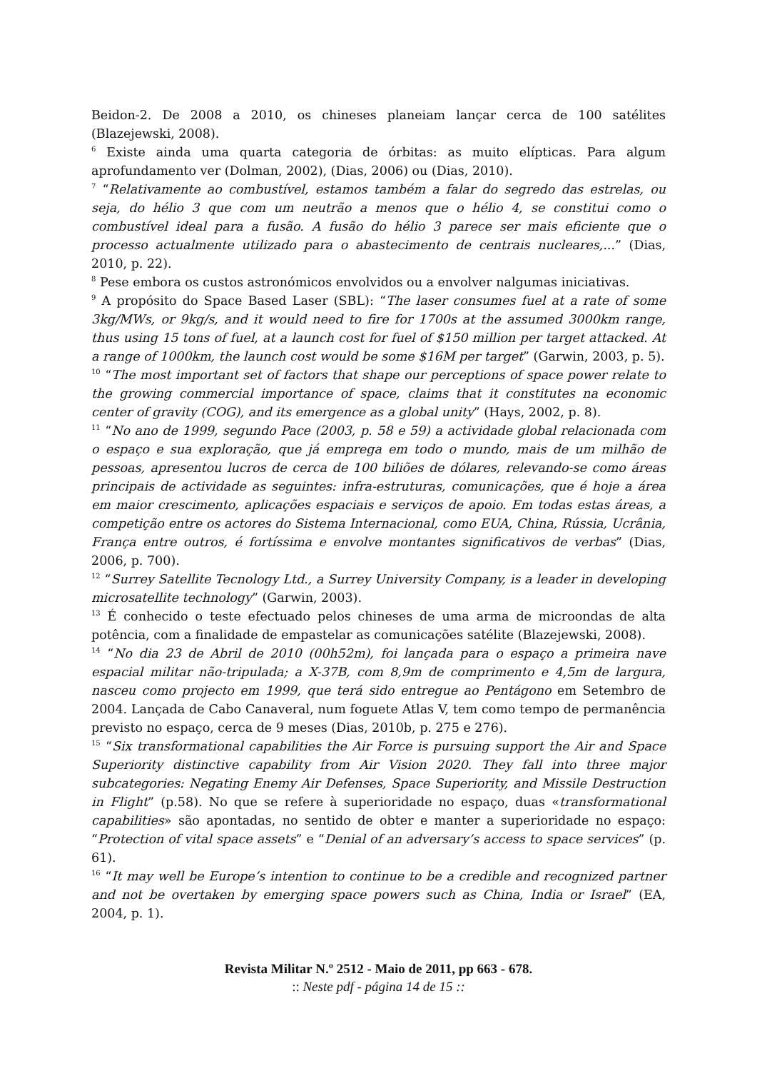Beidon-2. De 2008 a 2010, os chineses planeiam lançar cerca de 100 satélites (Blazejewski, 2008).
<sup>6</sup> Existe ainda uma quarta categoria de órbitas: as muito elípticas. Para algum aprofundamento ver (Dolman, 2002), (Dias, 2006) ou (Dias, 2010).
<sup>7</sup> “Relativamente ao combustível, estamos também a falar do segredo das estrelas, ou seja, do hélio 3 que com um neutrão a menos que o hélio 4, se constitui como o combustível ideal para a fusão. A fusão do hélio 3 parece ser mais eficiente que o processo actualmente utilizado para o abastecimento de centrais nucleares,...” (Dias, 2010, p. 22).
<sup>8</sup> Pese embora os custos astronómicos envolvidos ou a envolver nalgumas iniciativas.
<sup>9</sup> A propósito do Space Based Laser (SBL): “The laser consumes fuel at a rate of some 3kg/MWs, or 9kg/s, and it would need to fire for 1700s at the assumed 3000km range, thus using 15 tons of fuel, at a launch cost for fuel of $150 million per target attacked. At a range of 1000km, the launch cost would be some $16M per target” (Garwin, 2003, p. 5).
<sup>10</sup> “The most important set of factors that shape our perceptions of space power relate to the growing commercial importance of space, claims that it constitutes na economic center of gravity (COG), and its emergence as a global unity” (Hays, 2002, p. 8).
<sup>11</sup> “No ano de 1999, segundo Pace (2003, p. 58 e 59) a actividade global relacionada com o espaço e sua exploração, que já emprega em todo o mundo, mais de um milhão de pessoas, apresentou lucros de cerca de 100 biliões de dólares, relevando-se como áreas principais de actividade as seguintes: infra-estruturas, comunicações, que é hoje a área em maior crescimento, aplicações espaciais e serviços de apoio. Em todas estas áreas, a competição entre os actores do Sistema Internacional, como EUA, China, Rússia, Ucrânia, França entre outros, é fortíssima e envolve montantes significativos de verbas” (Dias, 2006, p. 700).
<sup>12</sup> “Surrey Satellite Tecnology Ltd., a Surrey University Company, is a leader in developing microsatellite technology” (Garwin, 2003).
<sup>13</sup> É conhecido o teste efectuado pelos chineses de uma arma de microondas de alta potência, com a finalidade de empastelar as comunicações satélite (Blazejewski, 2008).
<sup>14</sup> “No dia 23 de Abril de 2010 (00h52m), foi lançada para o espaço a primeira nave espacial militar não-tripulada; a X-37B, com 8,9m de comprimento e 4,5m de largura, nasceu como projecto em 1999, que terá sido entregue ao Pentágono em Setembro de 2004. Lançada de Cabo Canaveral, num foguete Atlas V, tem como tempo de permanência previsto no espaço, cerca de 9 meses (Dias, 2010b, p. 275 e 276).
<sup>15</sup> “Six transformational capabilities the Air Force is pursuing support the Air and Space Superiority distinctive capability from Air Vision 2020. They fall into three major subcategories: Negating Enemy Air Defenses, Space Superiority, and Missile Destruction in Flight” (p.58). No que se refere à superioridade no espaço, duas «transformational capabilities» são apontadas, no sentido de obter e manter a superioridade no espaço: “Protection of vital space assets” e “Denial of an adversary’s access to space services” (p. 61).
<sup>16</sup> “It may well be Europe’s intention to continue to be a credible and recognized partner and not be overtaken by emerging space powers such as China, India or Israel” (EA, 2004, p. 1).
Revista Militar N.º 2512 - Maio de 2011, pp 663 - 678.
:: Neste pdf - página 14 de 15 ::